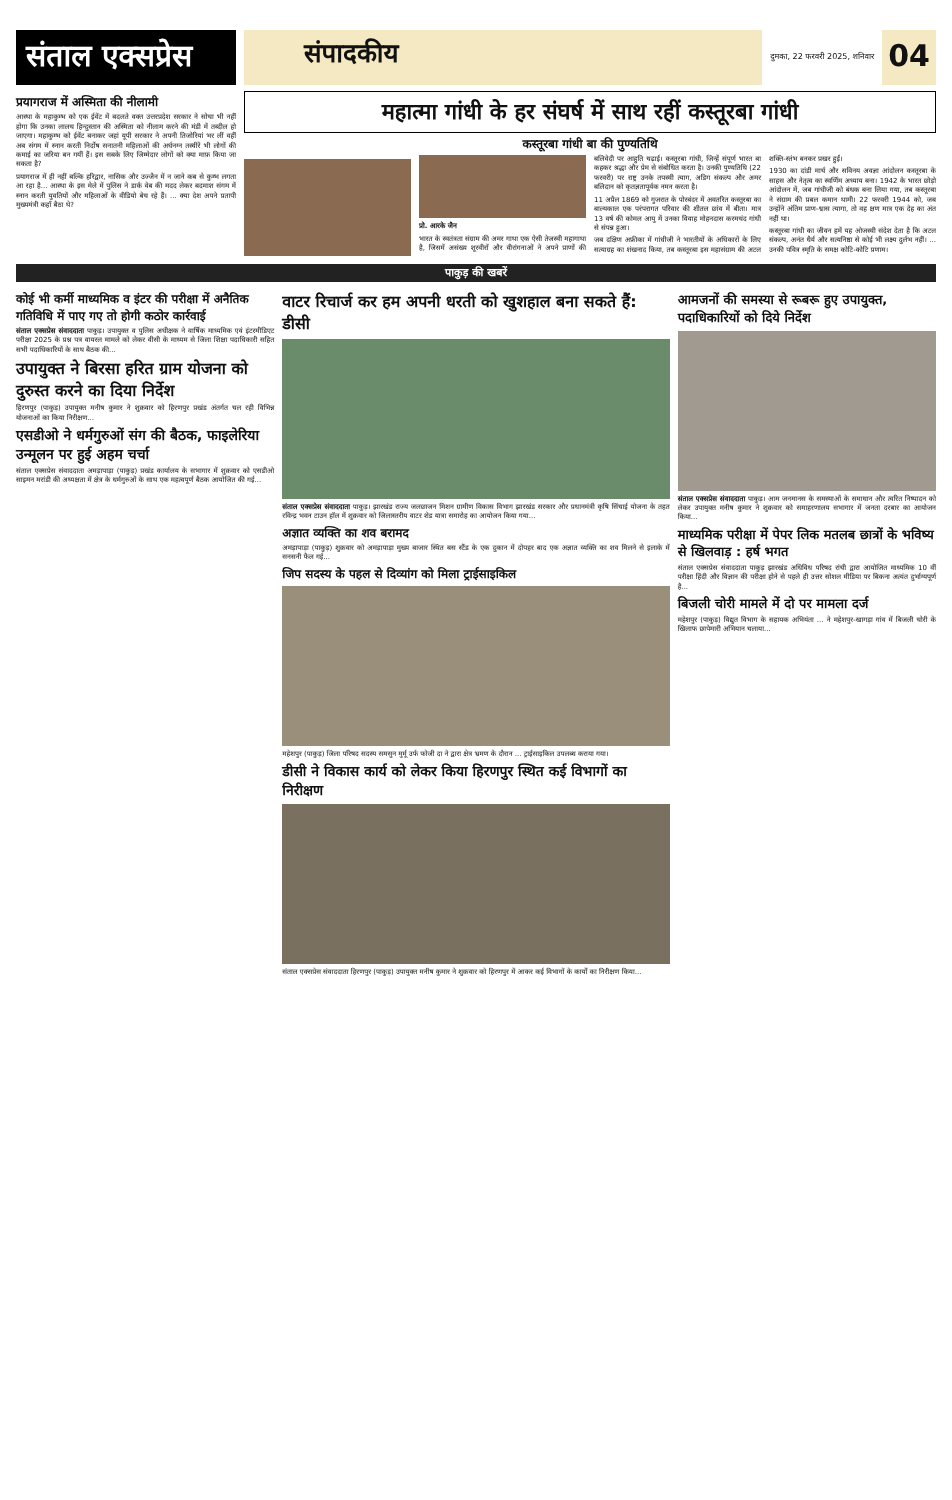संताल एक्सप्रेस
संपादकीय
दुमका, 22 फरवरी 2025, शनिवार
04
प्रयागराज में अस्मिता की नीलामी
आस्था के महाकुम्भ को एक ईवेंट में बदलते वक्त उत्तरप्रदेश सरकार ने सोचा भी नहीं होगा कि उनका लालच हिन्दुस्तान की अस्मिता को नीलाम करने की मंडी में तब्दील हो जाएगा। महाकुम्भ को ईवेंट बनाकर जहां यूपी सरकार ने अपनी तिजोरियां भर लीं वहीं अब संगम में स्नान करती निर्दोष सनातनी महिलाओं की अर्धनग्न तस्वीरें भी लोगों की कमाई का जरिया बन गयीं हैं। इस सबके लिए जिम्मेदार लोगों को क्या माफ़ किया जा सकता है?
प्रयागराज में ही नहीं बल्कि हरिद्वार, नासिक और उज्जैन में न जाने कब से कुम्भ लगता आ रहा है... आस्था के इस मेले में पुलिस ने डार्क वेब की मदद लेकर बदमाश संगम में स्नान करती युवतियों और महिलाओं के वीडियो बेच रहे हैं। ... क्या देश अपने प्रतापी मुख्यमंत्री कहाँ बैठा थे?
महात्मा गांधी के हर संघर्ष में साथ रहीं कस्तूरबा गांधी
कस्तूरबा गांधी बा की पुण्यतिथि
प्रो. आरके जैन
भारत के स्वतंत्रता संग्राम की अमर गाथा एक ऐसी तेजस्वी महागाथा है, जिसमें असंख्य शूरवीरों और वीरांगनाओं ने अपने प्राणों की बलिवेदी पर आहुति चढ़ाई। कस्तूरबा गांधी, जिन्हें संपूर्ण भारत बा कहकर श्रद्धा और प्रेम से संबोधित करता है। उनकी पुण्यतिथि (22 फरवरी) पर राष्ट्र उनके तपस्वी त्याग, अडिग संकल्प और अमर बलिदान को कृतज्ञतापूर्वक नमन करता है।
11 अप्रैल 1869 को गुजरात के पोरबंदर में अवतरित कस्तूरबा का बाल्यकाल एक परंपरागत परिवार की शीतल छांव में बीता। मात्र 13 वर्ष की कोमल आयु में उनका विवाह मोहनदास करमचंद गांधी से संपन्न हुआ।
जब दक्षिण अफ्रीका में गांधीजी ने भारतीयों के अधिकारों के लिए सत्याग्रह का शंखनाद किया, तब कस्तूरबा इस महासंग्राम की अटल शक्ति-स्तंभ बनकर प्रखर हुईं।
1930 का दांडी मार्च और सविनय अवज्ञा आंदोलन कस्तूरबा के साहस और नेतृत्व का स्वर्णिम अध्याय बना। 1942 के भारत छोड़ो आंदोलन में, जब गांधीजी को बंधक बना लिया गया, तब कस्तूरबा ने संग्राम की प्रबल कमान थामी। 22 फरवरी 1944 को, जब उन्होंने अंतिम प्राण-श्वास त्यागा, तो वह क्षण मात्र एक देह का अंत नहीं था।
कस्तूरबा गांधी का जीवन हमें यह ओजस्वी संदेश देता है कि अटल संकल्प, अनंत धैर्य और सत्यनिष्ठा से कोई भी लक्ष्य दुर्लभ नहीं। ... उनकी पवित्र स्मृति के समक्ष कोटि-कोटि प्रणाम।
पाकुड़ की खबरें
कोई भी कर्मी माध्यमिक व इंटर की परीक्षा में अनैतिक गतिविधि में पाए गए तो होगी कठोर कार्रवाई
संताल एक्सप्रेस संवाददाता पाकुड़। उपायुक्त व पुलिस अधीक्षक ने वार्षिक माध्यमिक एवं इंटरमीडिएट परीक्षा 2025 के प्रश्न पत्र वायरल मामले को लेकर वीसी के माध्यम से जिला शिक्षा पदाधिकारी सहित सभी पदाधिकारियों के साथ बैठक की...
उपायुक्त ने बिरसा हरित ग्राम योजना को दुरुस्त करने का दिया निर्देश
हिरणपुर (पाकुड़) उपायुक्त मनीष कुमार ने शुक्रवार को हिरणपुर प्रखंड अंतर्गत चल रही विभिन्न योजनाओं का किया निरीक्षण...
एसडीओ ने धर्मगुरुओं संग की बैठक, फाइलेरिया उन्मूलन पर हुई अहम चर्चा
संताल एक्सप्रेस संवाददाता अमड़ापाड़ा (पाकुड़) प्रखंड कार्यालय के सभागार में शुक्रवार को एसडीओ साइमन मरांडी की अध्यक्षता में क्षेत्र के धर्मगुरुओं के साथ एक महत्वपूर्ण बैठक आयोजित की गई...
वाटर रिचार्ज कर हम अपनी धरती को खुशहाल बना सकते हैं: डीसी
संताल एक्सप्रेस संवाददाता पाकुड़। झारखंड राज्य जलछाजन मिशन ग्रामीण विकास विभाग झारखंड सरकार और प्रधानमंत्री कृषि सिंचाई योजना के तहत रविन्द्र भवन टाउन हॉल में शुक्रवार को जिलास्तरीय वाटर शेड यात्रा समारोह का आयोजन किया गया...
अज्ञात व्यक्ति का शव बरामद
अमड़ापाड़ा (पाकुड़) शुक्रवार को अमड़ापाड़ा मुख्य बाजार स्थित बस स्टैंड के एक दुकान में दोपहर बाद एक अज्ञात व्यक्ति का शव मिलने से इलाके में सनसनी फैल गई...
जिप सदस्य के पहल से दिव्यांग को मिला ट्राईसाइकिल
महेशपुर (पाकुड़) जिला परिषद सदस्य समसुन मुर्मू उर्फ फोजी दा ने द्वारा क्षेत्र भ्रमण के दौरान ... ट्राईसाइकिल उपलब्ध कराया गया।
डीसी ने विकास कार्य को लेकर किया हिरणपुर स्थित कई विभागों का निरीक्षण
संताल एक्सप्रेस संवाददाता हिरणपुर (पाकुड़) उपायुक्त मनीष कुमार ने शुक्रवार को हिरणपुर में आकर कई विभागों के कार्यों का निरीक्षण किया...
आमजनों की समस्या से रूबरू हुए उपायुक्त, पदाधिकारियों को दिये निर्देश
संताल एक्सप्रेस संवाददाता पाकुड़। आम जनमानस के समस्याओं के समाधान और त्वरित निष्पादन को लेकर उपायुक्त मनीष कुमार ने शुक्रवार को समाहरणालय सभागार में जनता दरबार का आयोजन किया...
माध्यमिक परीक्षा में पेपर लिक मतलब छात्रों के भविष्य से खिलवाड़ : हर्ष भगत
संताल एक्सप्रेस संवाददाता पाकुड़ झारखंड अधिविध परिषद रांची द्वारा आयोजित माध्यमिक 10 वीं परीक्षा हिंदी और विज्ञान की परीक्षा होने से पहले ही उत्तर सोशल मीडिया पर बिकना अत्यंत दुर्भाग्यपूर्ण है...
बिजली चोरी मामले में दो पर मामला दर्ज
महेशपुर (पाकुड़) विद्युत विभाग के सहायक अभियंता ... ने महेशपुर-खागड़ा गांव में बिजली चोरी के खिलाफ छापेमारी अभियान चलाया...